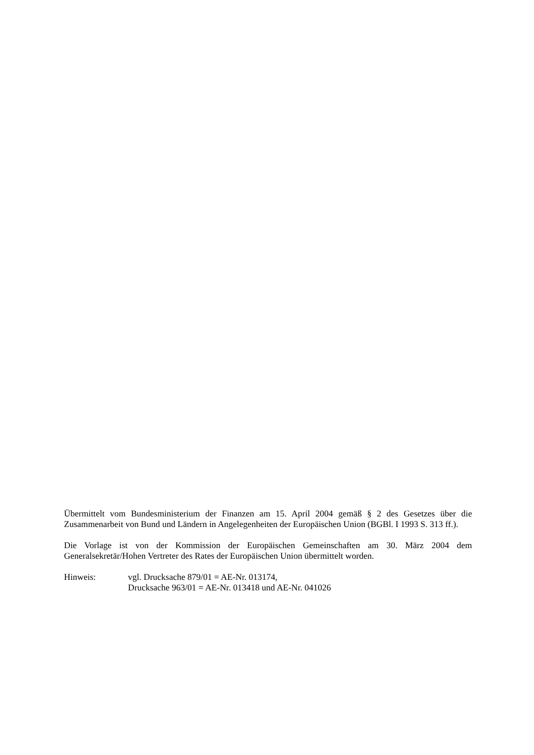Übermittelt vom Bundesministerium der Finanzen am 15. April 2004 gemäß § 2 des Gesetzes über die Zusammenarbeit von Bund und Ländern in Angelegenheiten der Europäischen Union (BGBl. I 1993 S. 313 ff.).
Die Vorlage ist von der Kommission der Europäischen Gemeinschaften am 30. März 2004 dem Generalsekretär/Hohen Vertreter des Rates der Europäischen Union übermittelt worden.
Hinweis: vgl. Drucksache 879/01 = AE-Nr. 013174,
Drucksache 963/01 = AE-Nr. 013418 und AE-Nr. 041026